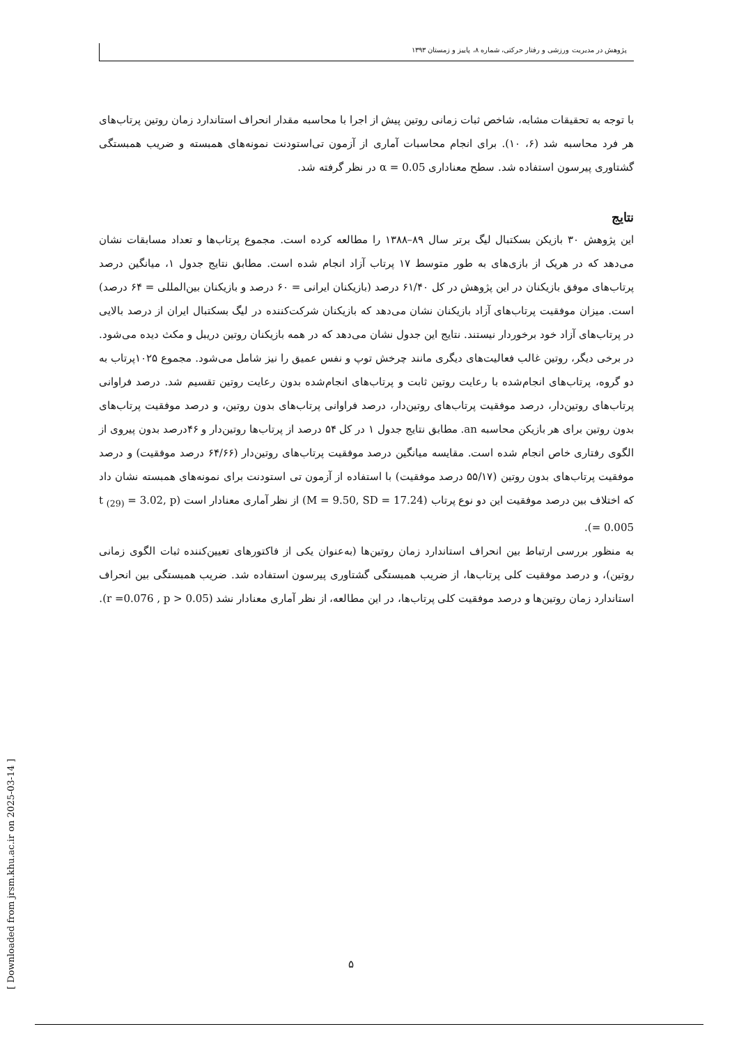پژوهش در مدیریت ورزشی و رفتار حرکتی، شماره ۸، پاییز و زمستان ۱۳۹۳
با توجه به تحقیقات مشابه، شاخص ثبات زمانی روتین پیش از اجرا با محاسبه مقدار انحراف استاندارد زمان روتین پرتاب‌های هر فرد محاسبه شد (۶، ۱۰). برای انجام محاسبات آماری از آزمون تی‌استودنت نمونه‌های همبسته و ضریب همبستگی گشتاوری پیرسون استفاده شد. سطح معناداری α = 0.05 در نظر گرفته شد.
نتایج
این پژوهش ۳۰ بازیکن بسکتبال لیگ برتر سال ۸۹–۱۳۸۸ را مطالعه کرده است. مجموع پرتاب‌ها و تعداد مسابقات نشان می‌دهد که در هریک از بازی‌های به طور متوسط ۱۷ پرتاب آزاد انجام شده است. مطابق نتایج جدول ۱، میانگین درصد پرتاب‌های موفق بازیکنان در این پژوهش در کل ۶۱/۴۰ درصد (بازیکنان ایرانی = ۶۰ درصد و بازیکنان بین‌المللی = ۶۴ درصد) است. میزان موفقیت پرتاب‌های آزاد بازیکنان نشان می‌دهد که بازیکنان شرکت‌کننده در لیگ بسکتبال ایران از درصد بالایی در پرتاب‌های آزاد خود برخوردار نیستند. نتایج این جدول نشان می‌دهد که در همه بازیکنان روتین دریبل و مکث دیده می‌شود. در برخی دیگر، روتین غالب فعالیت‌های دیگری مانند چرخش توپ و نفس عمیق را نیز شامل می‌شود. مجموع ۱۰۲۵پرتاب به دو گروه، پرتاب‌های انجام‌شده با رعایت روتین ثابت و پرتاب‌های انجام‌شده بدون رعایت روتین تقسیم شد. درصد فراوانی پرتاب‌های روتین‌دار، درصد موفقیت پرتاب‌های روتین‌دار، درصد فراوانی پرتاب‌های بدون روتین، و درصد موفقیت پرتاب‌های بدون روتین برای هر بازیکن محاسبه an. مطابق نتایج جدول ۱ در کل ۵۴ درصد از پرتاب‌ها روتین‌دار و ۴۶درصد بدون پیروی از الگوی رفتاری خاص انجام شده است. مقایسه میانگین درصد موفقیت پرتاب‌های روتین‌دار (۶۴/۶۶ درصد موفقیت) و درصد موفقیت پرتاب‌های بدون روتین (۵۵/۱۷ درصد موفقیت) با استفاده از آزمون تی استودنت برای نمونه‌های همبسته نشان داد که اختلاف بین درصد موفقیت این دو نوع پرتاب (M = 9.50, SD = 17.24) از نظر آماری معنادار است (t <sub>(29)</sub> = 3.02, p = 0.005).
به منظور بررسی ارتباط بین انحراف استاندارد زمان روتین‌ها (به‌عنوان یکی از فاکتورهای تعیین‌کننده ثبات الگوی زمانی روتین)، و درصد موفقیت کلی پرتاب‌ها، از ضریب همبستگی گشتاوری پیرسون استفاده شد. ضریب همبستگی بین انحراف استاندارد زمان روتین‌ها و درصد موفقیت کلی پرتاب‌ها، در این مطالعه، از نظر آماری معنادار نشد (r =0.076 , p > 0.05).
۵
[ Downloaded from jrsm.khu.ac.ir on 2025-03-14 ]